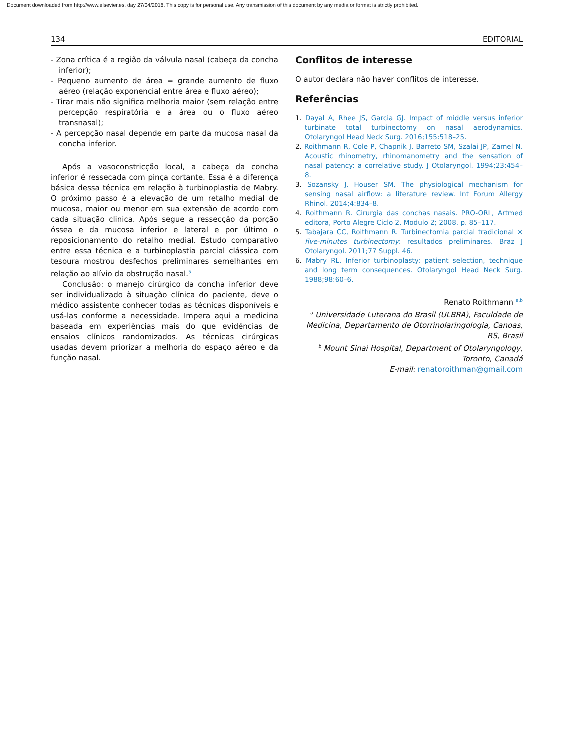Document downloaded from http://www.elsevier.es, day 27/04/2018. This copy is for personal use. Any transmission of this document by any media or format is strictly prohibited.
134 EDITORIAL
- Zona crítica é a região da válvula nasal (cabeça da concha inferior);
- Pequeno aumento de área = grande aumento de fluxo aéreo (relação exponencial entre área e fluxo aéreo);
- Tirar mais não significa melhoria maior (sem relação entre percepção respiratória e a área ou o fluxo aéreo transnasal);
- A percepção nasal depende em parte da mucosa nasal da concha inferior.
Após a vasoconstricção local, a cabeça da concha inferior é ressecada com pinça cortante. Essa é a diferença básica dessa técnica em relação à turbinoplastia de Mabry. O próximo passo é a elevação de um retalho medial de mucosa, maior ou menor em sua extensão de acordo com cada situação clinica. Após segue a ressecção da porção óssea e da mucosa inferior e lateral e por último o reposicionamento do retalho medial. Estudo comparativo entre essa técnica e a turbinoplastia parcial clássica com tesoura mostrou desfechos preliminares semelhantes em relação ao alívio da obstrução nasal.<sup>5</sup>
Conclusão: o manejo cirúrgico da concha inferior deve ser individualizado à situação clínica do paciente, deve o médico assistente conhecer todas as técnicas disponíveis e usá-las conforme a necessidade. Impera aqui a medicina baseada em experiências mais do que evidências de ensaios clínicos randomizados. As técnicas cirúrgicas usadas devem priorizar a melhoria do espaço aéreo e da função nasal.
Conflitos de interesse
O autor declara não haver conflitos de interesse.
Referências
1. Dayal A, Rhee JS, Garcia GJ. Impact of middle versus inferior turbinate total turbinectomy on nasal aerodynamics. Otolaryngol Head Neck Surg. 2016;155:518–25.
2. Roithmann R, Cole P, Chapnik J, Barreto SM, Szalai JP, Zamel N. Acoustic rhinometry, rhinomanometry and the sensation of nasal patency: a correlative study. J Otolaryngol. 1994;23:454–8.
3. Sozansky J, Houser SM. The physiological mechanism for sensing nasal airflow: a literature review. Int Forum Allergy Rhinol. 2014;4:834–8.
4. Roithmann R. Cirurgia das conchas nasais. PRO-ORL, Artmed editora, Porto Alegre Ciclo 2, Modulo 2; 2008. p. 85–117.
5. Tabajara CC, Roithmann R. Turbinectomia parcial tradicional × five-minutes turbinectomy: resultados preliminares. Braz J Otolaryngol. 2011;77 Suppl. 46.
6. Mabry RL. Inferior turbinoplasty: patient selection, technique and long term consequences. Otolaryngol Head Neck Surg. 1988;98:60–6.
Renato Roithmann <sup>a,b</sup>
<sup>a</sup> Universidade Luterana do Brasil (ULBRA), Faculdade de Medicina, Departamento de Otorrinolaringologia, Canoas, RS, Brasil
<sup>b</sup> Mount Sinai Hospital, Department of Otolaryngology, Toronto, Canadá
E-mail: renatoroithman@gmail.com